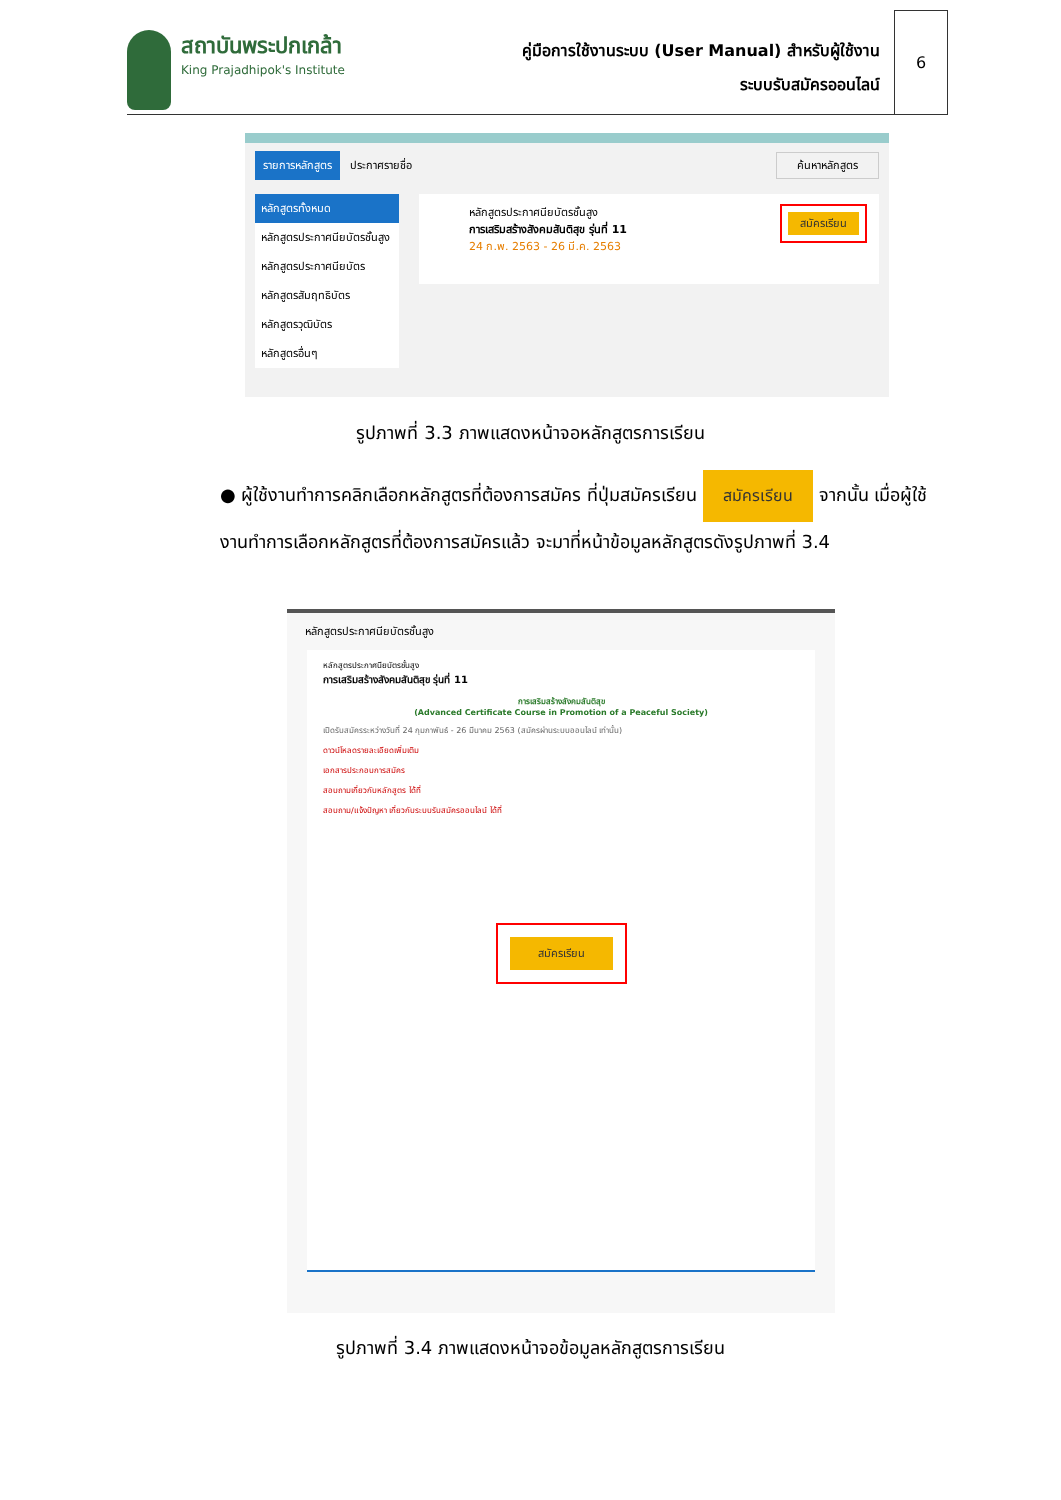สถาบันพระปกเกล้า
King Prajadhipok's Institute
คู่มือการใช้งานระบบ (User Manual) สำหรับผู้ใช้งาน
ระบบรับสมัครออนไลน์
6
รายการหลักสูตร ประกาศรายชื่อ ค้นหาหลักสูตร
หลักสูตรทั้งหมด
หลักสูตรประกาศนียบัตรชั้นสูง
หลักสูตรประกาศนียบัตร
หลักสูตรสัมฤทธิบัตร
หลักสูตรวุฒิบัตร
หลักสูตรอื่นๆ
หลักสูตรประกาศนียบัตรชั้นสูง
การเสริมสร้างสังคมสันติสุข รุ่นที่ 11
24 ก.พ. 2563 - 26 มี.ค. 2563
สมัครเรียน
รูปภาพที่ 3.3 ภาพแสดงหน้าจอหลักสูตรการเรียน
● ผู้ใช้งานทำการคลิกเลือกหลักสูตรที่ต้องการสมัคร ที่ปุ่มสมัครเรียน สมัครเรียน จากนั้น เมื่อผู้ใช้งานทำการเลือกหลักสูตรที่ต้องการสมัครแล้ว จะมาที่หน้าข้อมูลหลักสูตรดังรูปภาพที่ 3.4
หลักสูตรประกาศนียบัตรชั้นสูง
หลักสูตรประกาศนียบัตรชั้นสูง
การเสริมสร้างสังคมสันติสุข รุ่นที่ 11
การเสริมสร้างสังคมสันติสุข
(Advanced Certificate Course in Promotion of a Peaceful Society)
เปิดรับสมัครระหว่างวันที่ 24 กุมภาพันธ์ - 26 มีนาคม 2563 (สมัครผ่านระบบออนไลน์ เท่านั้น)
ดาวน์โหลดรายละเอียดเพิ่มเติม
เอกสารประกอบการสมัคร
สอบถามเกี่ยวกับหลักสูตร ได้ที่
สอบถาม/แจ้งปัญหา เกี่ยวกับระบบรับสมัครออนไลน์ ได้ที่
สมัครเรียน
รูปภาพที่ 3.4 ภาพแสดงหน้าจอข้อมูลหลักสูตรการเรียน